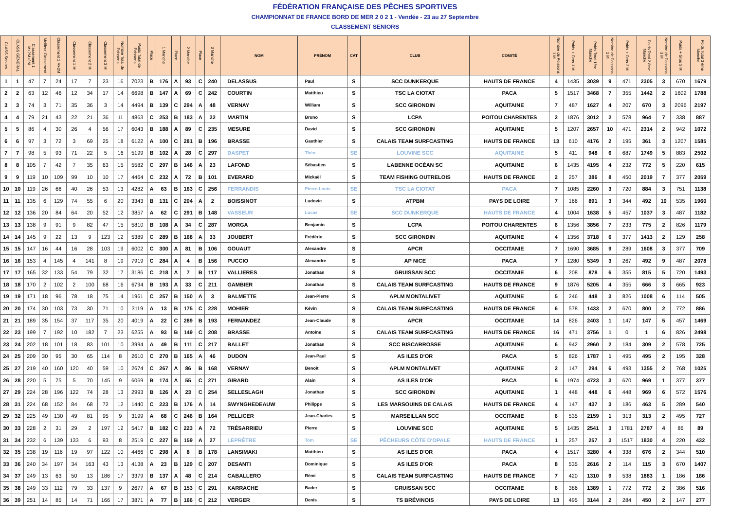FÉDÉRATION FRANÇAISE DES PÊCHES SPORTIVES
CHAMPIONNAT DE FRANCE BORD DE MER 2 0 2 1 - Vendée - 23 au 27 Septembre
CLASSEMENT SENIORS
| CLASS Seniors | CLASS GÉNÉRAL | Classement 1 M+2M+3M | Meilleur Classement | Classement 1 M+2M | Classement 1 M | Classement 2 M | Classement 3 M | Nombre Total de Poissons | Poids Total de Poissons | Place | 1 Manche | Place | 2 Manche | Place | 3 Manche | NOM | PRÉNOM | CAT | CLUB | COMITÉ | Nombre de Poissons 1 M | Poids + Gros 1 M | Poids Total 1ère Manche | Nombre de Poissons 2 M | Poids + Gros 2 M | Poids Total 2 ème Manche | Nombre de Poissons 3 M | Poids + Gros 3 M | Poids Total 3 ème Manche |
| --- | --- | --- | --- | --- | --- | --- | --- | --- | --- | --- | --- | --- | --- | --- | --- | --- | --- | --- | --- | --- | --- | --- | --- | --- | --- | --- | --- | --- | --- |
| 1 | 1 | 47 | 7 | 24 | 17 | 7 | 23 | 16 | 7023 | B | 176 | A | 93 | C | 240 | DELASSUS | Paul | S | SCC DUNKERQUE | HAUTS DE FRANCE | 4 | 1435 | 3039 | 9 | 471 | 2305 | 3 | 670 | 1679 |
| 2 | 2 | 63 | 12 | 46 | 12 | 34 | 17 | 14 | 6698 | B | 147 | A | 69 | C | 242 | COURTIN | Matthieu | S | TSC LA CIOTAT | PACA | 5 | 1517 | 3468 | 7 | 355 | 1442 | 2 | 1602 | 1788 |
| 3 | 3 | 74 | 3 | 71 | 35 | 36 | 3 | 14 | 4494 | B | 139 | C | 294 | A | 48 | VERNAY | William | S | SCC GIRONDIN | AQUITAINE | 7 | 487 | 1627 | 4 | 207 | 670 | 3 | 2096 | 2197 |
| 4 | 4 | 79 | 21 | 43 | 22 | 21 | 36 | 11 | 4863 | C | 253 | B | 183 | A | 22 | MARTIN | Bruno | S | LCPA | POITOU CHARENTES | 2 | 1876 | 3012 | 2 | 578 | 964 | 7 | 338 | 887 |
| 5 | 5 | 86 | 4 | 30 | 26 | 4 | 56 | 17 | 6043 | B | 188 | A | 89 | C | 235 | MESURE | David | S | SCC GIRONDIN | AQUITAINE | 5 | 1207 | 2657 | 10 | 471 | 2314 | 2 | 942 | 1072 |
| 6 | 6 | 97 | 3 | 72 | 3 | 69 | 25 | 18 | 6122 | A | 100 | C | 281 | B | 196 | BRASSE | Gauthier | S | CALAIS TEAM SURFCASTING | HAUTS DE FRANCE | 13 | 610 | 4176 | 2 | 195 | 361 | 3 | 1207 | 1585 |
| 7 | 7 | 98 | 5 | 93 | 71 | 22 | 5 | 16 | 5199 | B | 102 | A | 28 | C | 297 | DASPET | Théo | SE | LOUVINE SCC | AQUITAINE | 5 | 411 | 948 | 6 | 687 | 1749 | 5 | 883 | 2502 |
| 8 | 8 | 105 | 7 | 42 | 7 | 35 | 63 | 15 | 5582 | C | 297 | B | 146 | A | 23 | LAFOND | Sébastien | S | LABENNE OCÉAN SC | AQUITAINE | 6 | 1435 | 4195 | 4 | 232 | 772 | 5 | 220 | 615 |
| 9 | 9 | 119 | 10 | 109 | 99 | 10 | 10 | 17 | 4464 | C | 232 | A | 72 | B | 101 | EVERARD | Mickaël | S | TEAM FISHING OUTRELOIS | HAUTS DE FRANCE | 2 | 257 | 386 | 8 | 450 | 2019 | 7 | 377 | 2059 |
| 10 | 10 | 119 | 26 | 66 | 40 | 26 | 53 | 13 | 4282 | A | 63 | B | 163 | C | 256 | FERRANDIS | Pierre-Louis | SE | TSC LA CIOTAT | PACA | 7 | 1085 | 2260 | 3 | 720 | 884 | 3 | 751 | 1138 |
| 11 | 11 | 135 | 6 | 129 | 74 | 55 | 6 | 20 | 3343 | B | 131 | C | 204 | A | 2 | BOISSINOT | Ludovic | S | ATPBM | PAYS DE LOIRE | 7 | 166 | 891 | 3 | 344 | 492 | 10 | 535 | 1960 |
| 12 | 12 | 136 | 20 | 84 | 64 | 20 | 52 | 12 | 3857 | A | 62 | C | 291 | B | 148 | VASSEUR | Lucas | SE | SCC DUNKERQUE | HAUTS DE FRANCE | 4 | 1004 | 1638 | 5 | 457 | 1037 | 3 | 487 | 1182 |
| 13 | 13 | 138 | 9 | 91 | 9 | 82 | 47 | 15 | 5810 | B | 108 | A | 34 | C | 287 | MORGA | Benjamin | S | LCPA | POITOU CHARENTES | 6 | 1356 | 3856 | 7 | 233 | 775 | 2 | 826 | 1179 |
| 14 | 14 | 145 | 9 | 22 | 13 | 9 | 123 | 12 | 5389 | C | 289 | B | 168 | A | 33 | JOUBERT | Frédéric | S | SCC GIRONDIN | AQUITAINE | 4 | 1356 | 3718 | 6 | 377 | 1413 | 2 | 129 | 258 |
| 15 | 15 | 147 | 16 | 44 | 16 | 28 | 103 | 19 | 6002 | C | 300 | A | 81 | B | 106 | GOUAUT | Alexandre | S | APCR | OCCITANIE | 7 | 1690 | 3685 | 9 | 289 | 1608 | 3 | 377 | 709 |
| 16 | 16 | 153 | 4 | 145 | 4 | 141 | 8 | 19 | 7919 | C | 284 | A | 4 | B | 156 | PUCCIO | Alexandre | S | AP NICE | PACA | 7 | 1280 | 5349 | 3 | 267 | 492 | 9 | 487 | 2078 |
| 17 | 17 | 165 | 32 | 133 | 54 | 79 | 32 | 17 | 3186 | C | 218 | A | 7 | B | 117 | VALLIERES | Jonathan | S | GRUISSAN SCC | OCCITANIE | 6 | 208 | 878 | 6 | 355 | 815 | 5 | 720 | 1493 |
| 18 | 18 | 170 | 2 | 102 | 2 | 100 | 68 | 16 | 6794 | B | 193 | A | 33 | C | 211 | GAMBIER | Jonathan | S | CALAIS TEAM SURFCASTING | HAUTS DE FRANCE | 9 | 1876 | 5205 | 4 | 355 | 666 | 3 | 665 | 923 |
| 19 | 19 | 171 | 18 | 96 | 78 | 18 | 75 | 14 | 1961 | C | 257 | B | 150 | A | 3 | BALMETTE | Jean-Pierre | S | APLM MONTALIVET | AQUITAINE | 5 | 246 | 448 | 3 | 826 | 1008 | 6 | 114 | 505 |
| 20 | 20 | 174 | 30 | 103 | 73 | 30 | 71 | 10 | 3119 | A | 13 | B | 175 | C | 228 | MOHIER | Kévin | S | CALAIS TEAM SURFCASTING | HAUTS DE FRANCE | 6 | 578 | 1433 | 2 | 670 | 800 | 2 | 772 | 886 |
| 21 | 21 | 189 | 35 | 154 | 37 | 117 | 35 | 20 | 4019 | A | 22 | C | 289 | B | 193 | FERNANDEZ | Jean-Claude | S | APCR | OCCITANIE | 14 | 826 | 2403 | 1 | 147 | 147 | 5 | 457 | 1469 |
| 22 | 23 | 199 | 7 | 192 | 10 | 182 | 7 | 23 | 6255 | A | 93 | B | 149 | C | 208 | BRASSE | Antoine | S | CALAIS TEAM SURFCASTING | HAUTS DE FRANCE | 16 | 471 | 3756 | 1 | 0 | 1 | 6 | 826 | 2498 |
| 23 | 24 | 202 | 18 | 101 | 18 | 83 | 101 | 10 | 3994 | A | 49 | B | 111 | C | 217 | BALLET | Jonathan | S | SCC BISCARROSSE | AQUITAINE | 6 | 942 | 2960 | 2 | 184 | 309 | 2 | 578 | 725 |
| 24 | 25 | 209 | 30 | 95 | 30 | 65 | 114 | 8 | 2610 | C | 270 | B | 165 | A | 46 | DUDON | Jean-Paul | S | AS ILES D'OR | PACA | 5 | 826 | 1787 | 1 | 495 | 495 | 2 | 195 | 328 |
| 25 | 27 | 219 | 40 | 160 | 120 | 40 | 59 | 10 | 2674 | C | 267 | A | 86 | B | 168 | VERNAY | Benoit | S | APLM MONTALIVET | AQUITAINE | 2 | 147 | 294 | 6 | 493 | 1355 | 2 | 768 | 1025 |
| 26 | 28 | 220 | 5 | 75 | 5 | 70 | 145 | 9 | 6069 | B | 174 | A | 55 | C | 271 | GIRARD | Alain | S | AS ILES D'OR | PACA | 5 | 1974 | 4723 | 3 | 670 | 969 | 1 | 377 | 377 |
| 27 | 29 | 224 | 28 | 196 | 122 | 74 | 28 | 13 | 2993 | B | 126 | A | 23 | C | 254 | SELLESLAGH | Jonathan | S | SCC GIRONDIN | AQUITAINE | 1 | 448 | 448 | 6 | 448 | 969 | 6 | 572 | 1576 |
| 28 | 31 | 224 | 68 | 152 | 84 | 68 | 72 | 12 | 1440 | C | 223 | B | 176 | A | 14 | SWYNGHEDEAUW | Philippe | S | LES MARSOUINS DE CALAIS | HAUTS DE FRANCE | 4 | 147 | 437 | 3 | 186 | 463 | 5 | 289 | 540 |
| 29 | 32 | 225 | 49 | 130 | 49 | 81 | 95 | 9 | 3199 | A | 68 | C | 246 | B | 164 | PELLICER | Jean-Charles | S | MARSEILLAN SCC | OCCITANIE | 6 | 535 | 2159 | 1 | 313 | 313 | 2 | 495 | 727 |
| 30 | 33 | 228 | 2 | 31 | 29 | 2 | 197 | 12 | 5417 | B | 182 | C | 223 | A | 72 | TRÉSARRIEU | Pierre | S | LOUVINE SCC | AQUITAINE | 5 | 1435 | 2541 | 3 | 1781 | 2787 | 4 | 86 | 89 |
| 31 | 34 | 232 | 6 | 139 | 133 | 6 | 93 | 8 | 2519 | C | 227 | B | 159 | A | 27 | LEPRÊTRE | Tom | SE | PÊCHEURS CÔTE D'OPALE | HAUTS DE FRANCE | 1 | 257 | 257 | 3 | 1517 | 1830 | 4 | 220 | 432 |
| 32 | 35 | 238 | 19 | 116 | 19 | 97 | 122 | 10 | 4466 | C | 298 | A | 8 | B | 178 | LANSIMAKI | Matthieu | S | AS ILES D'OR | PACA | 4 | 1517 | 3280 | 4 | 338 | 676 | 2 | 344 | 510 |
| 33 | 36 | 240 | 34 | 197 | 34 | 163 | 43 | 13 | 4138 | A | 23 | B | 129 | C | 207 | DESANTI | Dominique | S | AS ILES D'OR | PACA | 8 | 535 | 2616 | 2 | 114 | 115 | 3 | 670 | 1407 |
| 34 | 37 | 249 | 13 | 63 | 50 | 13 | 186 | 17 | 3379 | B | 137 | A | 48 | C | 214 | CABALLERO | Rémi | S | CALAIS TEAM SURFCASTING | HAUTS DE FRANCE | 7 | 420 | 1310 | 9 | 538 | 1883 | 1 | 186 | 186 |
| 35 | 38 | 249 | 33 | 112 | 79 | 33 | 137 | 9 | 2677 | A | 67 | B | 153 | C | 291 | KARRACHE | Bader | S | GRUISSAN SCC | OCCITANIE | 6 | 386 | 1389 | 1 | 772 | 772 | 2 | 386 | 516 |
| 36 | 39 | 251 | 14 | 85 | 14 | 71 | 166 | 17 | 3871 | A | 77 | B | 166 | C | 212 | VERGER | Denis | S | TS BRÉVINOIS | PAYS DE LOIRE | 13 | 495 | 3144 | 2 | 284 | 450 | 2 | 147 | 277 |